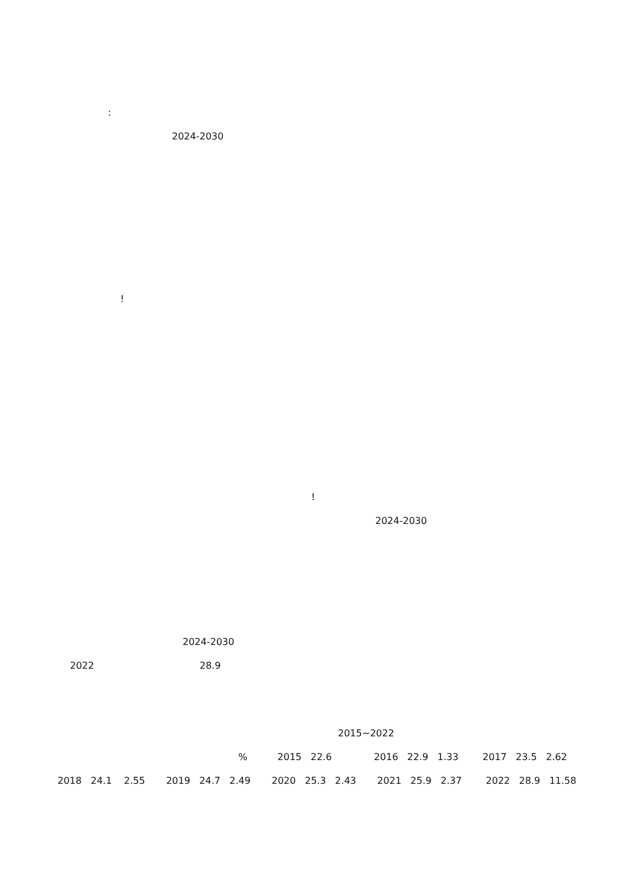:
2024-2030
!
!
2024-2030
2024-2030
2022 28.9
2015~2022
% 2015 22.6 2016 22.9 1.33 2017 23.5 2.62
2018 24.1 2.55 2019 24.7 2.49 2020 25.3 2.43 2021 25.9 2.37 2022 28.9 11.58